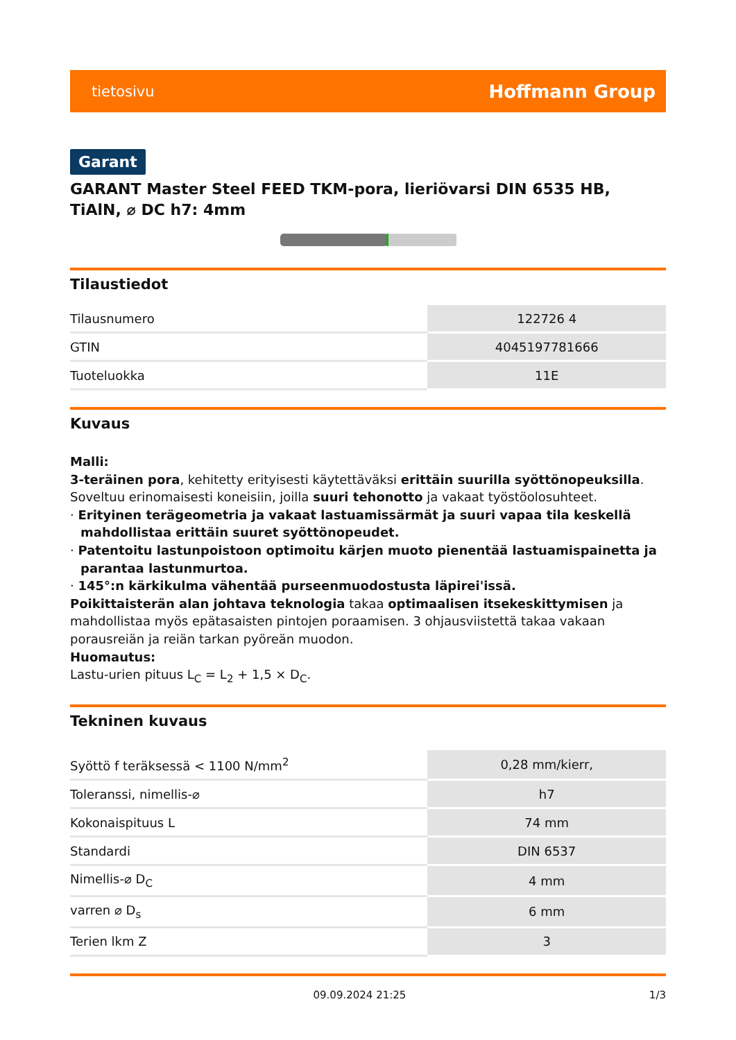tietosivu Hoffmann Group
Garant
GARANT Master Steel FEED TKM-pora, lieriövarsi DIN 6535 HB, TiAlN, ⌀ DC h7: 4mm
Tilaustiedot
| Tilausnumero | 122726 4 |
| GTIN | 4045197781666 |
| Tuoteluokka | 11E |
Kuvaus
Malli:
3-teräinen pora, kehitetty erityisesti käytettäväksi erittäin suurilla syöttönopeuksilla.
Soveltuu erinomaisesti koneisiin, joilla suuri tehonotto ja vakaat työstöolosuhteet.
· Erityinen terägeometria ja vakaat lastuamissärmät ja suuri vapaa tila keskellä mahdollistaa erittäin suuret syöttönopeudet.
· Patentoitu lastunpoistoon optimoitu kärjen muoto pienentää lastuamispainetta ja parantaa lastunmurtoa.
· 145°:n kärkikulma vähentää purseenmuodostusta läpirei'issä.
Poikittaisterän alan johtava teknologia takaa optimaalisen itsekeskittymisen ja mahdollistaa myös epätasaisten pintojen poraamisen. 3 ohjausviistettä takaa vakaan porausreiän ja reiän tarkan pyöreän muodon.
Huomautus:
Lastu-urien pituus L<sub>C</sub> = L<sub>2</sub> + 1,5 × D<sub>C</sub>.
Tekninen kuvaus
| Syöttö f teräksessä < 1100 N/mm<sup>2</sup> | 0,28 mm/kierr, |
| Toleranssi, nimellis-⌀ | h7 |
| Kokonaispituus L | 74 mm |
| Standardi | DIN 6537 |
| Nimellis-⌀ D<sub>C</sub> | 4 mm |
| varren ⌀ D<sub>s</sub> | 6 mm |
| Terien lkm Z | 3 |
09.09.2024 21:25 1/3